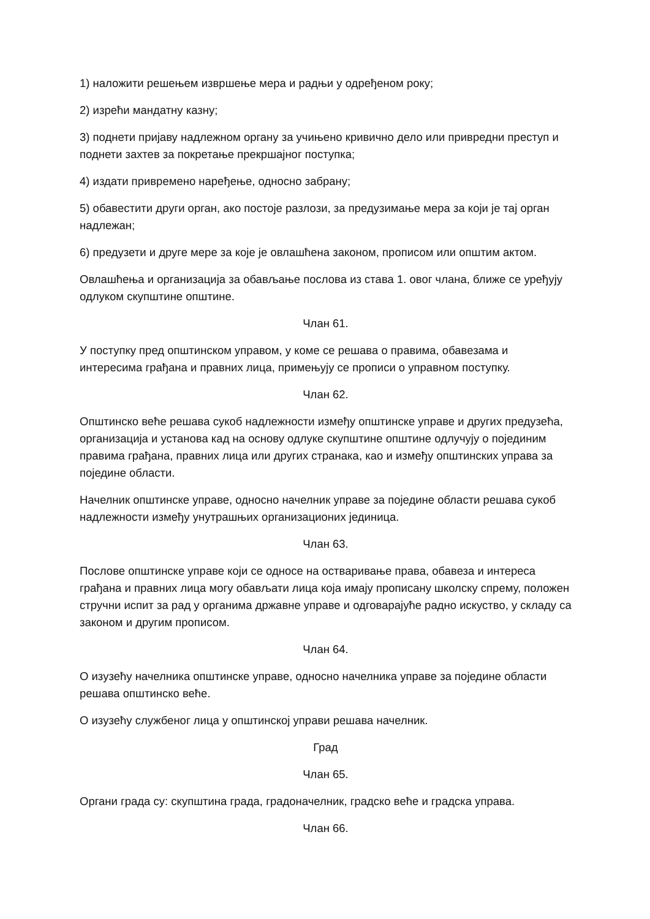1) наложити решењем извршење мера и радњи у одређеном року;
2) изрећи мандатну казну;
3) поднети пријаву надлежном органу за учињено кривично дело или привредни преступ и поднети захтев за покретање прекршајног поступка;
4) издати привремено наређење, односно забрану;
5) обавестити други орган, ако постоје разлози, за предузимање мера за који је тај орган надлежан;
6) предузети и друге мере за које је овлашћена законом, прописом или општим актом.
Овлашћења и организација за обављање послова из става 1. овог члана, ближе се уређују одлуком скупштине општине.
Члан 61.
У поступку пред општинском управом, у коме се решава о правима, обавезама и интересима грађана и правних лица, примењују се прописи о управном поступку.
Члан 62.
Општинско веће решава сукоб надлежности између општинске управе и других предузећа, организација и установа кад на основу одлуке скупштине општине одлучују о појединим правима грађана, правних лица или других странака, као и између општинских управа за поједине области.
Начелник општинске управе, односно начелник управе за поједине области решава сукоб надлежности између унутрашњих организационих јединица.
Члан 63.
Послове општинске управе који се односе на остваривање права, обавеза и интереса грађана и правних лица могу обављати лица која имају прописану школску спрему, положен стручни испит за рад у органима државне управе и одговарајуће радно искуство, у складу са законом и другим прописом.
Члан 64.
О изузећу начелника општинске управе, односно начелника управе за поједине области решава општинско веће.
О изузећу службеног лица у општинској управи решава начелник.
Град
Члан 65.
Органи града су: скупштина града, градоначелник, градско веће и градска управа.
Члан 66.